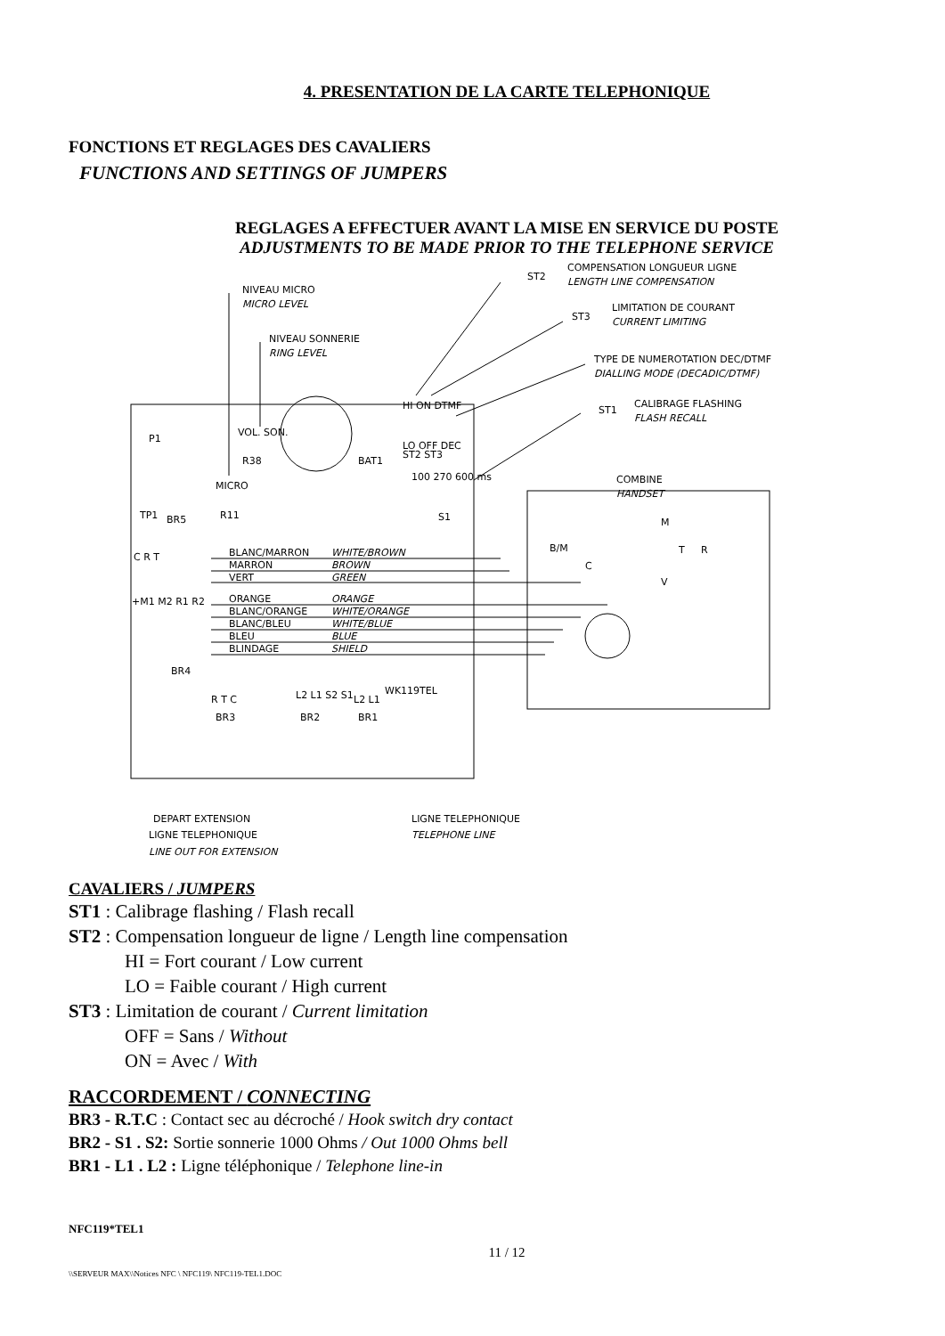4. PRESENTATION DE LA CARTE TELEPHONIQUE
FONCTIONS ET REGLAGES DES CAVALIERS
FUNCTIONS AND SETTINGS OF JUMPERS
REGLAGES A EFFECTUER AVANT LA MISE EN SERVICE DU POSTE
ADJUSTMENTS TO BE MADE PRIOR TO THE TELEPHONE SERVICE
NIVEAU MICRO
MICRO LEVEL
NIVEAU SONNERIE
RING LEVEL
ST2
COMPENSATION LONGUEUR LIGNE
LENGTH LINE COMPENSATION
ST3
LIMITATION DE COURANT
CURRENT LIMITING
TYPE DE NUMEROTATION DEC/DTMF
DIALLING MODE (DECADIC/DTMF)
ST1
CALIBRAGE FLASHING
FLASH RECALL
HI ON DTMF
LO OFF DEC
ST2 ST3
100 270 600 ms
S1
COMBINE
HANDSET
P1
VOL. SON.
R38
BAT1
MICRO
R11
TP1
BR5
BLANC/MARRON
WHITE/BROWN
MARRON
BROWN
VERT
GREEN
ORANGE
ORANGE
BLANC/ORANGE
WHITE/ORANGE
BLANC/BLEU
WHITE/BLUE
BLEU
BLUE
BLINDAGE
SHIELD
C R T
+M1 M2 R1 R2
BR4
M
B/M
C
T
R
V
WK119TEL
R T C
BR3
L2 L1 S2 S1
BR2
L2 L1
BR1
DEPART EXTENSION
LIGNE TELEPHONIQUE
LINE OUT FOR EXTENSION
LIGNE TELEPHONIQUE
TELEPHONE LINE
CAVALIERS / JUMPERS
ST1 : Calibrage flashing / Flash recall
ST2 : Compensation longueur de ligne / Length line compensation
HI = Fort courant / Low current
LO = Faible courant / High current
ST3 : Limitation de courant / Current limitation
OFF = Sans / Without
ON = Avec / With
RACCORDEMENT / CONNECTING
BR3 - R.T.C : Contact sec au décroché / Hook switch dry contact
BR2 - S1 . S2: Sortie sonnerie 1000 Ohms / Out 1000 Ohms bell
BR1 - L1 . L2 : Ligne téléphonique / Telephone line-in
NFC119*TEL1
11 / 12
\\SERVEUR MAX\\Notices NFC \ NFC119\ NFC119-TEL1.DOC